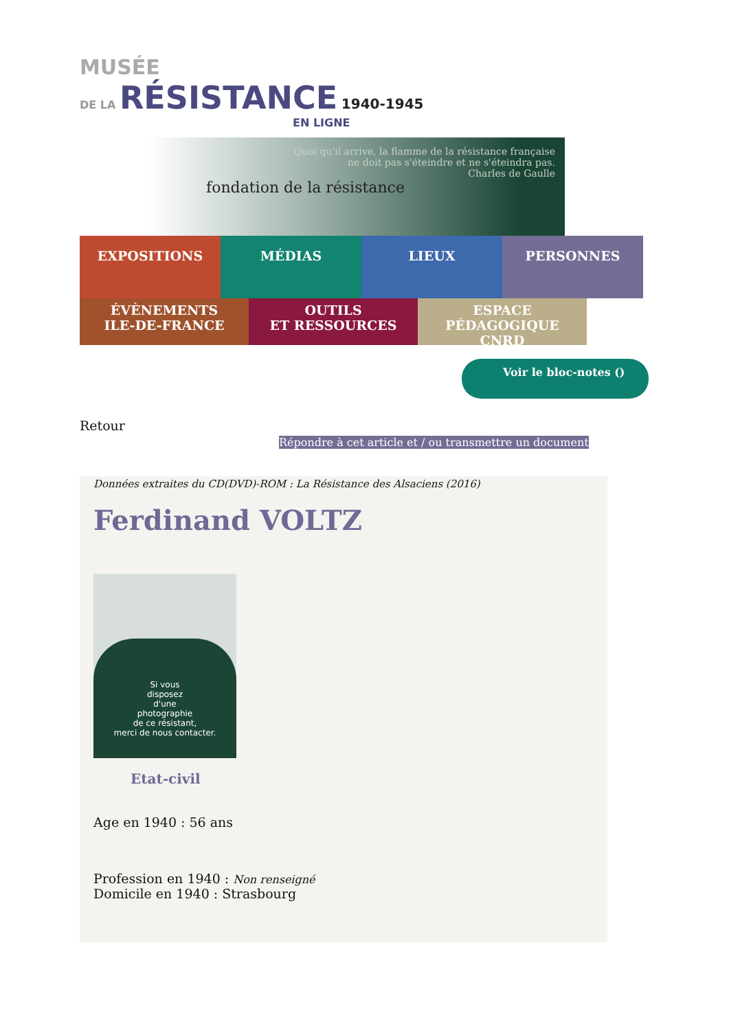MUSÉE
DE LA RÉSISTANCE 1940-1945
EN LIGNE
fondation de la résistance
Quoi qu'il arrive, la flamme de la résistance française
ne doit pas s'éteindre et ne s'éteindra pas.
Charles de Gaulle
EXPOSITIONS
MÉDIAS
LIEUX
PERSONNES
ÉVÈNEMENTS
ILE-DE-FRANCE
OUTILS
ET RESSOURCES
ESPACE PÉDAGOGIQUE
CNRD
Voir le bloc-notes ()
Retour
Répondre à cet article et / ou transmettre un document
Données extraites du CD(DVD)-ROM : La Résistance des Alsaciens (2016)
Ferdinand VOLTZ
Si vous
disposez
d'une
photographie
de ce résistant,
merci de nous contacter.
Etat-civil
Age en 1940 : 56 ans
Profession en 1940 : Non renseigné
Domicile en 1940 : Strasbourg